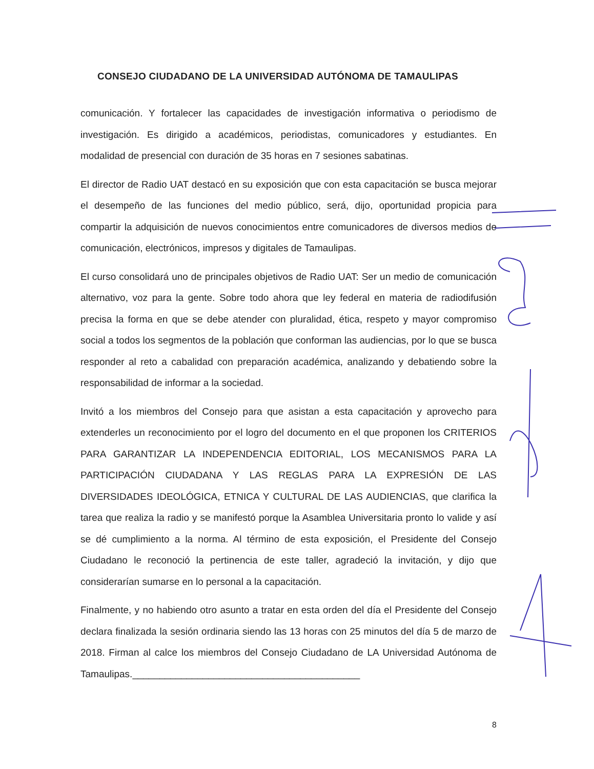CONSEJO CIUDADANO DE LA UNIVERSIDAD AUTÓNOMA DE TAMAULIPAS
comunicación. Y fortalecer las capacidades de investigación informativa o periodismo de investigación. Es dirigido a académicos, periodistas, comunicadores y estudiantes. En modalidad de presencial con duración de 35 horas en 7 sesiones sabatinas.
El director de Radio UAT destacó en su exposición que con esta capacitación se busca mejorar el desempeño de las funciones del medio público, será, dijo, oportunidad propicia para compartir la adquisición de nuevos conocimientos entre comunicadores de diversos medios de comunicación, electrónicos, impresos y digitales de Tamaulipas.
El curso consolidará uno de principales objetivos de Radio UAT: Ser un medio de comunicación alternativo, voz para la gente. Sobre todo ahora que ley federal en materia de radiodifusión precisa la forma en que se debe atender con pluralidad, ética, respeto y mayor compromiso social a todos los segmentos de la población que conforman las audiencias, por lo que se busca responder al reto a cabalidad con preparación académica, analizando y debatiendo sobre la responsabilidad de informar a la sociedad.
Invitó a los miembros del Consejo para que asistan a esta capacitación y aprovecho para extenderles un reconocimiento por el logro del documento en el que proponen los CRITERIOS PARA GARANTIZAR LA INDEPENDENCIA EDITORIAL, LOS MECANISMOS PARA LA PARTICIPACIÓN CIUDADANA Y LAS REGLAS PARA LA EXPRESIÓN DE LAS DIVERSIDADES IDEOLÓGICA, ETNICA Y CULTURAL DE LAS AUDIENCIAS, que clarifica la tarea que realiza la radio y se manifestó porque la Asamblea Universitaria pronto lo valide y así se dé cumplimiento a la norma. Al término de esta exposición, el Presidente del Consejo Ciudadano le reconoció la pertinencia de este taller, agradeció la invitación, y dijo que considerarían sumarse en lo personal a la capacitación.
Finalmente, y no habiendo otro asunto a tratar en esta orden del día el Presidente del Consejo declara finalizada la sesión ordinaria siendo las 13 horas con 25 minutos del día 5 de marzo de 2018. Firman al calce los miembros del Consejo Ciudadano de LA Universidad Autónoma de Tamaulipas.__________________________________________
8